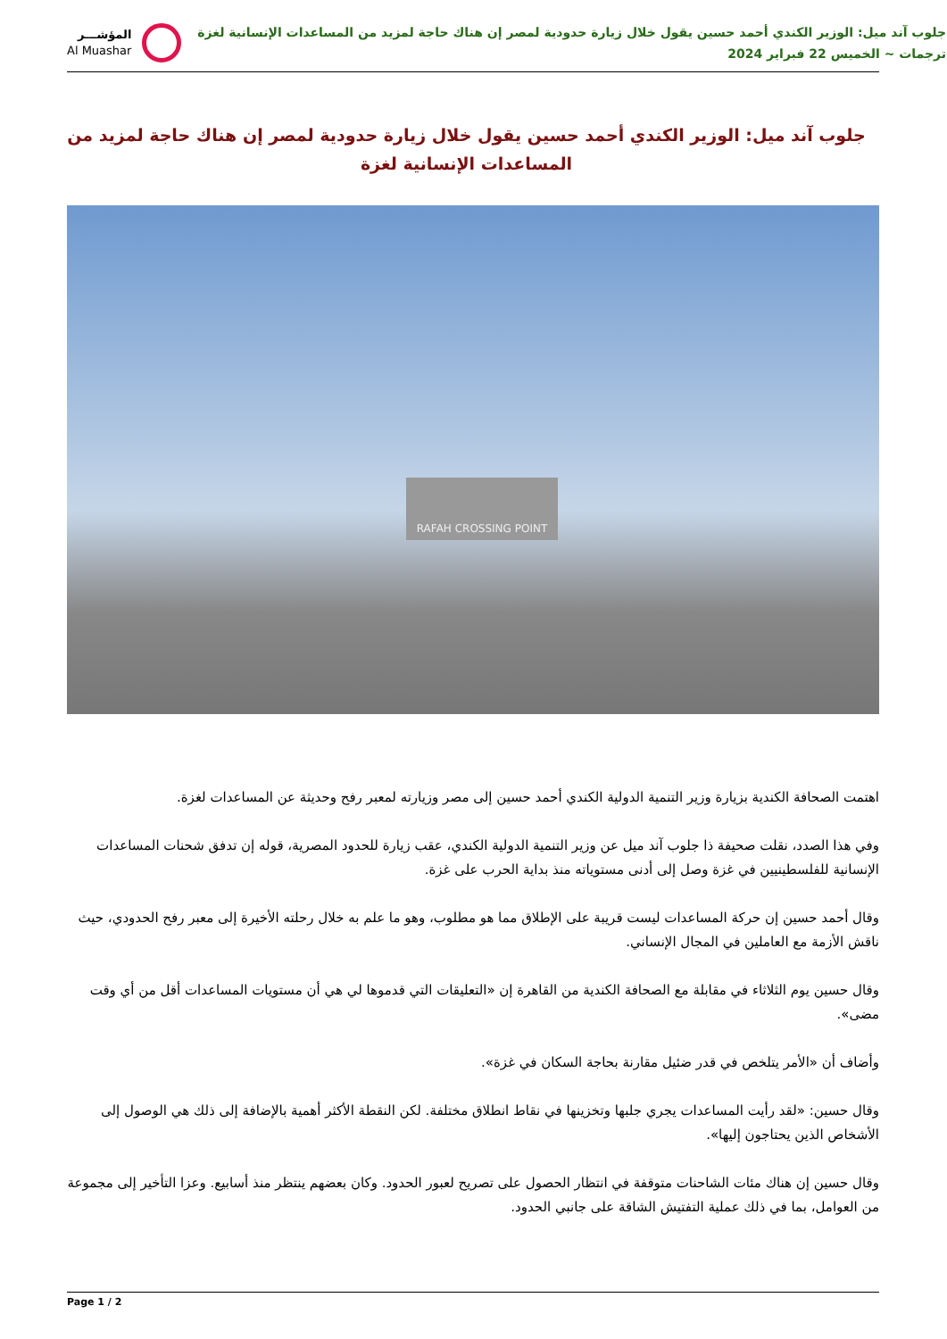جلوب آند ميل: الوزير الكندي أحمد حسين يقول خلال زيارة حدودية لمصر إن هناك حاجة لمزيد من المساعدات الإنسانية لغزة
ترجمات ~ الخميس 22 فبراير 2024
المؤشـــر
Al Muashar
جلوب آند ميل: الوزير الكندي أحمد حسين يقول خلال زيارة حدودية لمصر إن هناك حاجة لمزيد من المساعدات الإنسانية لغزة
RAFAH CROSSING POINT
اهتمت الصحافة الكندية بزيارة وزير التنمية الدولية الكندي أحمد حسين إلى مصر وزيارته لمعبر رفح وحديثة عن المساعدات لغزة.
وفي هذا الصدد، نقلت صحيفة ذا جلوب آند ميل عن وزير التنمية الدولية الكندي، عقب زيارة للحدود المصرية، قوله إن تدفق شحنات المساعدات الإنسانية للفلسطينيين في غزة وصل إلى أدنى مستوياته منذ بداية الحرب على غزة.
وقال أحمد حسين إن حركة المساعدات ليست قريبة على الإطلاق مما هو مطلوب، وهو ما علم به خلال رحلته الأخيرة إلى معبر رفح الحدودي، حيث ناقش الأزمة مع العاملين في المجال الإنساني.
وقال حسين يوم الثلاثاء في مقابلة مع الصحافة الكندية من القاهرة إن «التعليقات التي قدموها لي هي أن مستويات المساعدات أقل من أي وقت مضى».
وأضاف أن «الأمر يتلخص في قدر ضئيل مقارنة بحاجة السكان في غزة».
وقال حسين: «لقد رأيت المساعدات يجري جلبها وتخزينها في نقاط انطلاق مختلفة. لكن النقطة الأكثر أهمية بالإضافة إلى ذلك هي الوصول إلى الأشخاص الذين يحتاجون إليها».
وقال حسين إن هناك مئات الشاحنات متوقفة في انتظار الحصول على تصريح لعبور الحدود. وكان بعضهم ينتظر منذ أسابيع. وعزا التأخير إلى مجموعة من العوامل، بما في ذلك عملية التفتيش الشاقة على جانبي الحدود.
Page 1 / 2